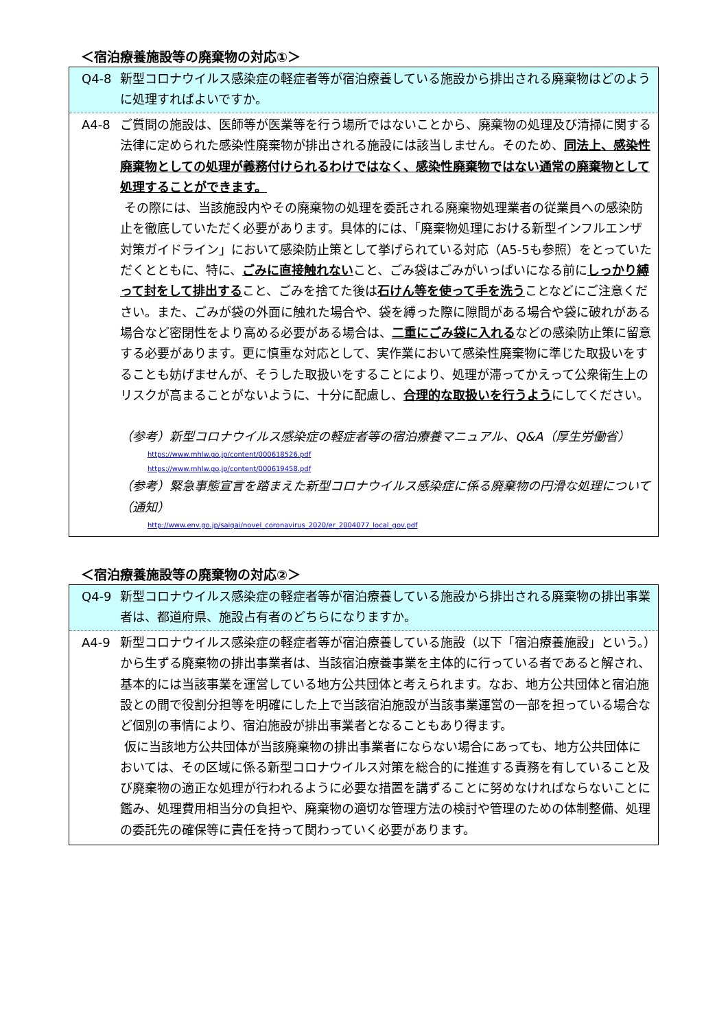＜宿泊療養施設等の廃棄物の対応①＞
Q4-8 新型コロナウイルス感染症の軽症者等が宿泊療養している施設から排出される廃棄物はどのように処理すればよいですか。
A4-8 ご質問の施設は、医師等が医業等を行う場所ではないことから、廃棄物の処理及び清掃に関する法律に定められた感染性廃棄物が排出される施設には該当しません。そのため、同法上、感染性廃棄物としての処理が義務付けられるわけではなく、感染性廃棄物ではない通常の廃棄物として処理することができます。
その際には、当該施設内やその廃棄物の処理を委託される廃棄物処理業者の従業員への感染防止を徹底していただく必要があります。具体的には、「廃棄物処理における新型インフルエンザ対策ガイドライン」において感染防止策として挙げられている対応（A5-5も参照）をとっていただくとともに、特に、ごみに直接触れないこと、ごみ袋はごみがいっぱいになる前にしっかり縛って封をして排出すること、ごみを捨てた後は石けん等を使って手を洗うことなどにご注意ください。また、ごみが袋の外面に触れた場合や、袋を縛った際に隙間がある場合や袋に破れがある場合など密閉性をより高める必要がある場合は、二重にごみ袋に入れるなどの感染防止策に留意する必要があります。更に慎重な対応として、実作業において感染性廃棄物に準じた取扱いをすることも妨げませんが、そうした取扱いをすることにより、処理が滞ってかえって公衆衛生上のリスクが高まることがないように、十分に配慮し、合理的な取扱いを行うようにしてください。
（参考）新型コロナウイルス感染症の軽症者等の宿泊療養マニュアル、Q&A（厚生労働省）
https://www.mhlw.go.jp/content/000618526.pdf
https://www.mhlw.go.jp/content/000619458.pdf
（参考）緊急事態宣言を踏まえた新型コロナウイルス感染症に係る廃棄物の円滑な処理について（通知）
http://www.env.go.jp/saigai/novel_coronavirus_2020/er_2004077_local_gov.pdf
＜宿泊療養施設等の廃棄物の対応②＞
Q4-9 新型コロナウイルス感染症の軽症者等が宿泊療養している施設から排出される廃棄物の排出事業者は、都道府県、施設占有者のどちらになりますか。
A4-9 新型コロナウイルス感染症の軽症者等が宿泊療養している施設（以下「宿泊療養施設」という。）から生ずる廃棄物の排出事業者は、当該宿泊療養事業を主体的に行っている者であると解され、基本的には当該事業を運営している地方公共団体と考えられます。なお、地方公共団体と宿泊施設との間で役割分担等を明確にした上で当該宿泊施設が当該事業運営の一部を担っている場合など個別の事情により、宿泊施設が排出事業者となることもあり得ます。
仮に当該地方公共団体が当該廃棄物の排出事業者にならない場合にあっても、地方公共団体においては、その区域に係る新型コロナウイルス対策を総合的に推進する責務を有していること及び廃棄物の適正な処理が行われるように必要な措置を講ずることに努めなければならないことに鑑み、処理費用相当分の負担や、廃棄物の適切な管理方法の検討や管理のための体制整備、処理の委託先の確保等に責任を持って関わっていく必要があります。